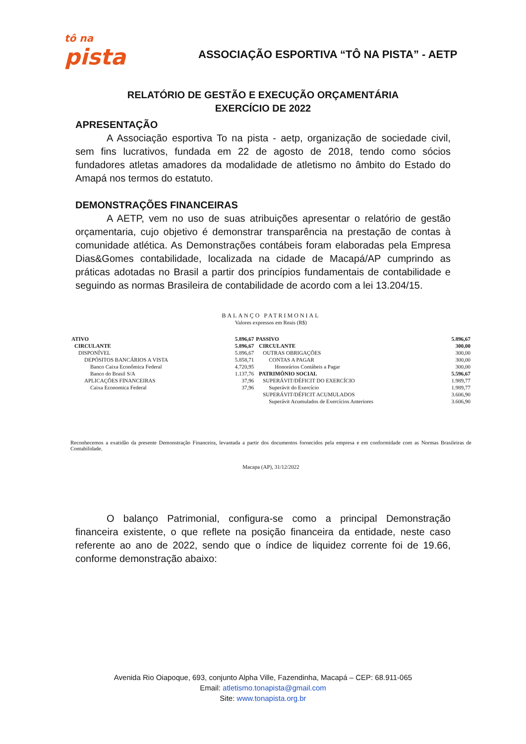tô na
pista
ASSOCIAÇÃO ESPORTIVA “TÔ NA PISTA” - AETP
RELATÓRIO DE GESTÃO E EXECUÇÃO ORÇAMENTÁRIA
EXERCÍCIO DE 2022
APRESENTAÇÃO
A Associação esportiva To na pista - aetp, organização de sociedade civil, sem fins lucrativos, fundada em 22 de agosto de 2018, tendo como sócios fundadores atletas amadores da modalidade de atletismo no âmbito do Estado do Amapá nos termos do estatuto.
DEMONSTRAÇÕES FINANCEIRAS
A AETP, vem no uso de suas atribuições apresentar o relatório de gestão orçamentaria, cujo objetivo é demonstrar transparência na prestação de contas à comunidade atlética. As Demonstrações contábeis foram elaboradas pela Empresa Dias&Gomes contabilidade, localizada na cidade de Macapá/AP cumprindo as práticas adotadas no Brasil a partir dos princípios fundamentais de contabilidade e seguindo as normas Brasileira de contabilidade de acordo com a lei 13.204/15.
BALANÇO PATRIMONIAL
Valores expressos em Reais (R$)
| ATIVO | 5.896,67 | PASSIVO | 5.896,67 |
| CIRCULANTE | 5.896,67 | CIRCULANTE | 300,00 |
| DISPONÍVEL | 5.896,67 | OUTRAS OBRIGAÇÕES | 300,00 |
| DEPÓSITOS BANCÁRIOS A VISTA | 5.858,71 | CONTAS A PAGAR | 300,00 |
| Banco Caixa Econômica Federal | 4.720,95 | Honorários Contábeis a Pagar | 300,00 |
| Banco do Brasil S/A | 1.137,76 | PATRIMÔNIO SOCIAL | 5.596,67 |
| APLICAÇÕES FINANCEIRAS | 37,96 | SUPERÁVIT/DÉFICIT DO EXERCÍCIO | 1.989,77 |
| Caixa Economica Federal | 37,96 | Superávit do Exercício | 1.989,77 |
| | | SUPERÁVIT/DÉFICIT ACUMULADOS | 3.606,90 |
| | | Superávit Acumulados de Exercícios Anteriores | 3.606,90 |
Reconhecemos a exatidão da presente Demonstração Financeira, levantada a partir dos documentos fornecidos pela empresa e em conformidade com as Normas Brasileiras de Contabilidade.
Macapa (AP), 31/12/2022
O balanço Patrimonial, configura-se como a principal Demonstração financeira existente, o que reflete na posição financeira da entidade, neste caso referente ao ano de 2022, sendo que o índice de liquidez corrente foi de 19.66, conforme demonstração abaixo:
Avenida Rio Oiapoque, 693, conjunto Alpha Ville, Fazendinha, Macapá – CEP: 68.911-065
Email: atletismo.tonapista@gmail.com
Site: www.tonapista.org.br